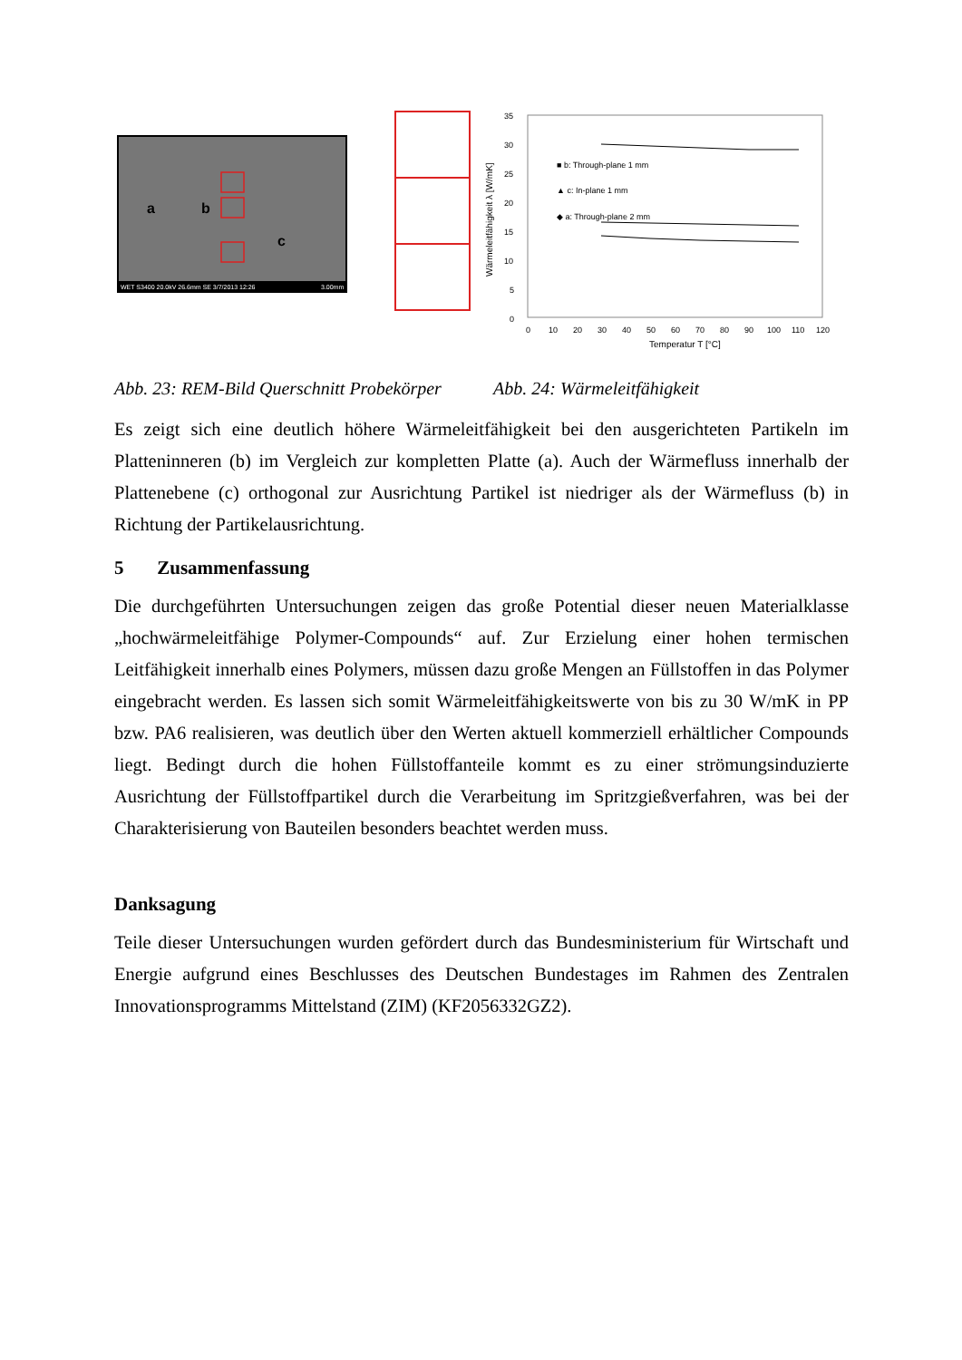WET S3400 20.0kV 26.6mm SE 3/7/2013 12:26
3.00mm
a
b
c
35
30
25
20
15
10
5
0
0
10
20
30
40
50
60
70
80
90
100
110
120
Temperatur T [°C]
Wärmeleitfähigkeit λ [W/mK]
■ b: Through-plane 1 mm
▲ c: In-plane 1 mm
◆ a: Through-plane 2 mm
Abb. 23: REM-Bild Querschnitt Probekörper
Abb. 24: Wärmeleitfähigkeit
Es zeigt sich eine deutlich höhere Wärmeleitfähigkeit bei den ausgerichteten Partikeln im Platteninneren (b) im Vergleich zur kompletten Platte (a). Auch der Wärmefluss innerhalb der Plattenebene (c) orthogonal zur Ausrichtung Partikel ist niedriger als der Wärmefluss (b) in Richtung der Partikelausrichtung.
5 Zusammenfassung
Die durchgeführten Untersuchungen zeigen das große Potential dieser neuen Material­klasse „hochwärmeleitfähige Polymer-Compounds“ auf. Zur Erzielung einer hohen termischen Leitfähigkeit innerhalb eines Polymers, müssen dazu große Mengen an Füllstoffen in das Polymer eingebracht werden. Es lassen sich somit Wärmeleitfähig­keitswerte von bis zu 30 W/mK in PP bzw. PA6 realisieren, was deutlich über den Werten aktuell kommerziell erhältlicher Compounds liegt. Bedingt durch die hohen Füllstoffanteile kommt es zu einer strömungsinduzierte Ausrichtung der Füllstoffparti­kel durch die Verarbeitung im Spritzgießverfahren, was bei der Charakterisierung von Bauteilen besonders beachtet werden muss.
Danksagung
Teile dieser Untersuchungen wurden gefördert durch das Bundesministerium für Wirt­schaft und Energie aufgrund eines Beschlusses des Deutschen Bundestages im Rah­men des Zentralen Innovationsprogramms Mittelstand (ZIM) (KF2056332GZ2).